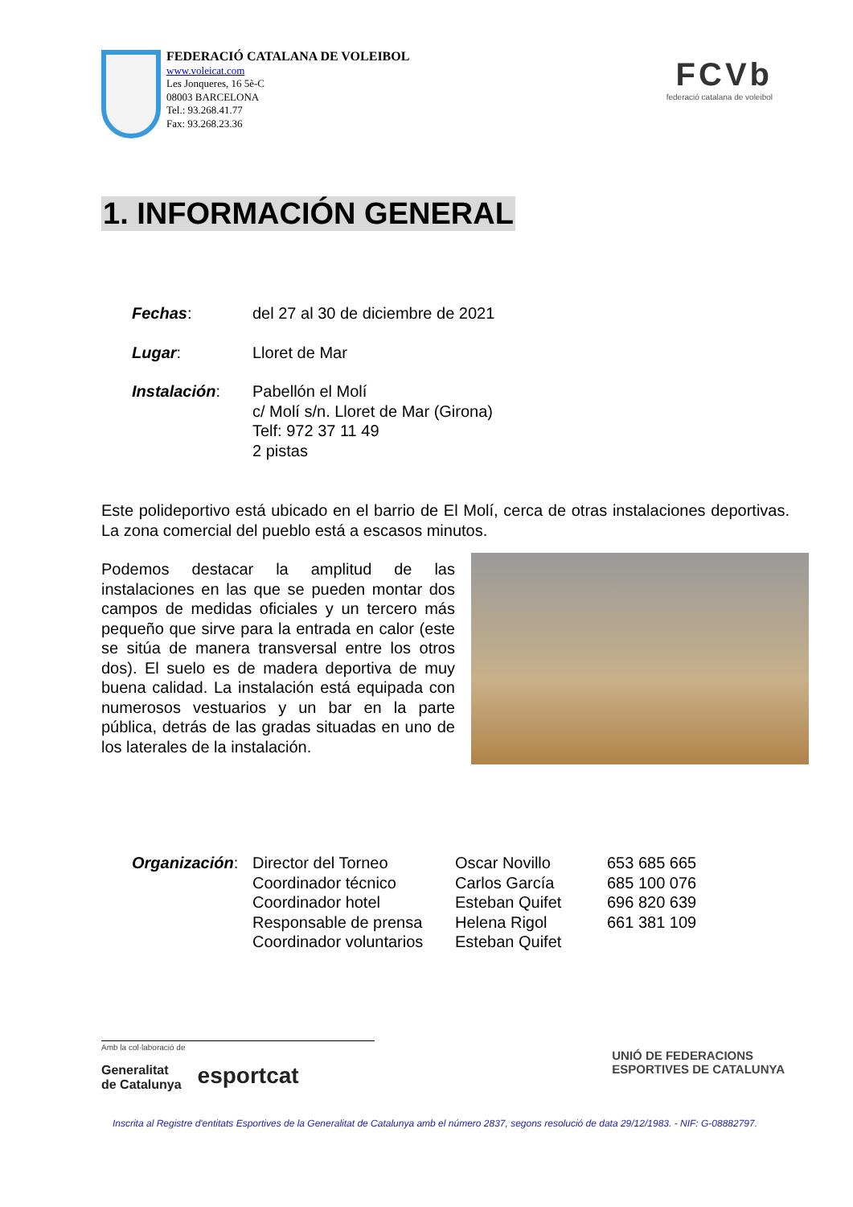FEDERACIÓ CATALANA DE VOLEIBOL
www.voleicat.com
Les Jonqueres, 16 5è-C
08003 BARCELONA
Tel.: 93.268.41.77
Fax: 93.268.23.36
FCVb
federació catalana de voleibol
1. INFORMACIÓN GENERAL
| Fechas : | del 27 al 30 de diciembre de 2021 |
| Lugar : | Lloret de Mar |
| Instalación : | Pabellón el Molí c/ Molí s/n. Lloret de Mar (Girona) Telf: 972 37 11 49 2 pistas |
Este polideportivo está ubicado en el barrio de El Molí, cerca de otras instalaciones deportivas. La zona comercial del pueblo está a escasos minutos.
Podemos destacar la amplitud de las instalaciones en las que se pueden montar dos campos de medidas oficiales y un tercero más pequeño que sirve para la entrada en calor (este se sitúa de manera transversal entre los otros dos). El suelo es de madera deportiva de muy buena calidad. La instalación está equipada con numerosos vestuarios y un bar en la parte pública, detrás de las gradas situadas en uno de los laterales de la instalación.
| Organización : | Director del Torneo | Oscar Novillo | 653 685 665 |
| | Coordinador técnico | Carlos García | 685 100 076 |
| | Coordinador hotel | Esteban Quifet | 696 820 639 |
| | Responsable de prensa | Helena Rigol | 661 381 109 |
| | Coordinador voluntarios | Esteban Quifet | |
Amb la col·laboració de
Generalitat
de Catalunya
esportcat
UNIÓ DE FEDERACIONS
ESPORTIVES DE CATALUNYA
Inscrita al Registre d'entitats Esportives de la Generalitat de Catalunya amb el número 2837, segons resolució de data 29/12/1983. - NIF: G-08882797.